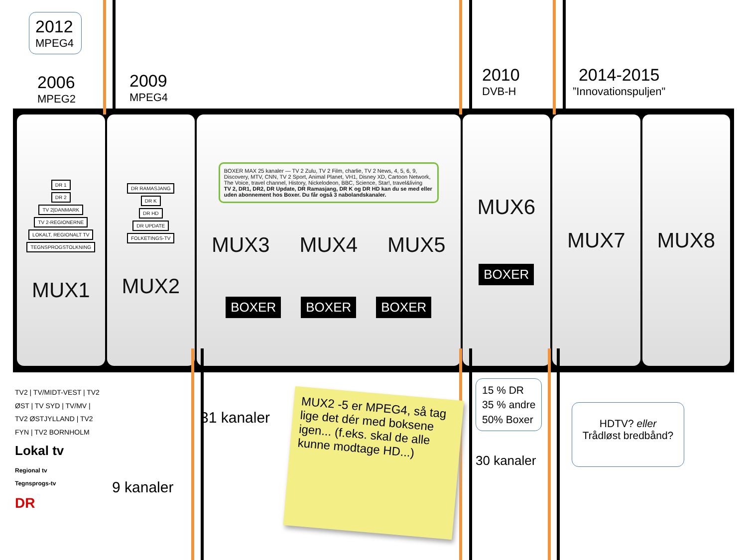2012
MPEG4
2006
MPEG2
2009
MPEG4
2010
DVB-H
2014-2015
”Innovationspuljen"
DR 1
DR 2
TV 2|DANMARK
TV 2-REGIONERNE
LOKALT, REGIONALT TV
TEGNSPROGSTOLKNING
MUX1
DR RAMASJANG
DR K
DR HD
DR UPDATE
FOLKETINGS-TV
MUX2
BOXER MAX 25 kanaler — TV 2 Zulu, TV 2 Film, charlie, TV 2 News, 4, 5, 6, 9, Discovery, MTV, CNN, TV 2 Sport, Animal Planet, VH1, Disney XD, Cartoon Network, The Voice, travel channel, History, Nickelodeon, BBC, Science, Star!, travel&living
TV 2, DR1, DR2, DR Update, DR Ramasjang, DR K og DR HD kan du se med eller uden abonnement hos Boxer. Du får også 3 nabolandskanaler.
MUX3 MUX4 MUX5
BOXER BOXER BOXER
MUX6
BOXER
MUX7 MUX8
TV2 | TV/MIDT-VEST | TV2 ØST | TV SYD | TV/MV | TV2 ØSTJYLLAND | TV2 FYN | TV2 BORNHOLM
Lokal tv
Regional tv
Tegnsprogs-tv
DR
9 kanaler
31 kanaler
MUX2 -5 er MPEG4, så tag lige det dér med boksene igen... (f.eks. skal de alle kunne modtage HD...)
15 % DR
35 % andre
50% Boxer
30 kanaler
HDTV? eller
Trådløst bredbånd?